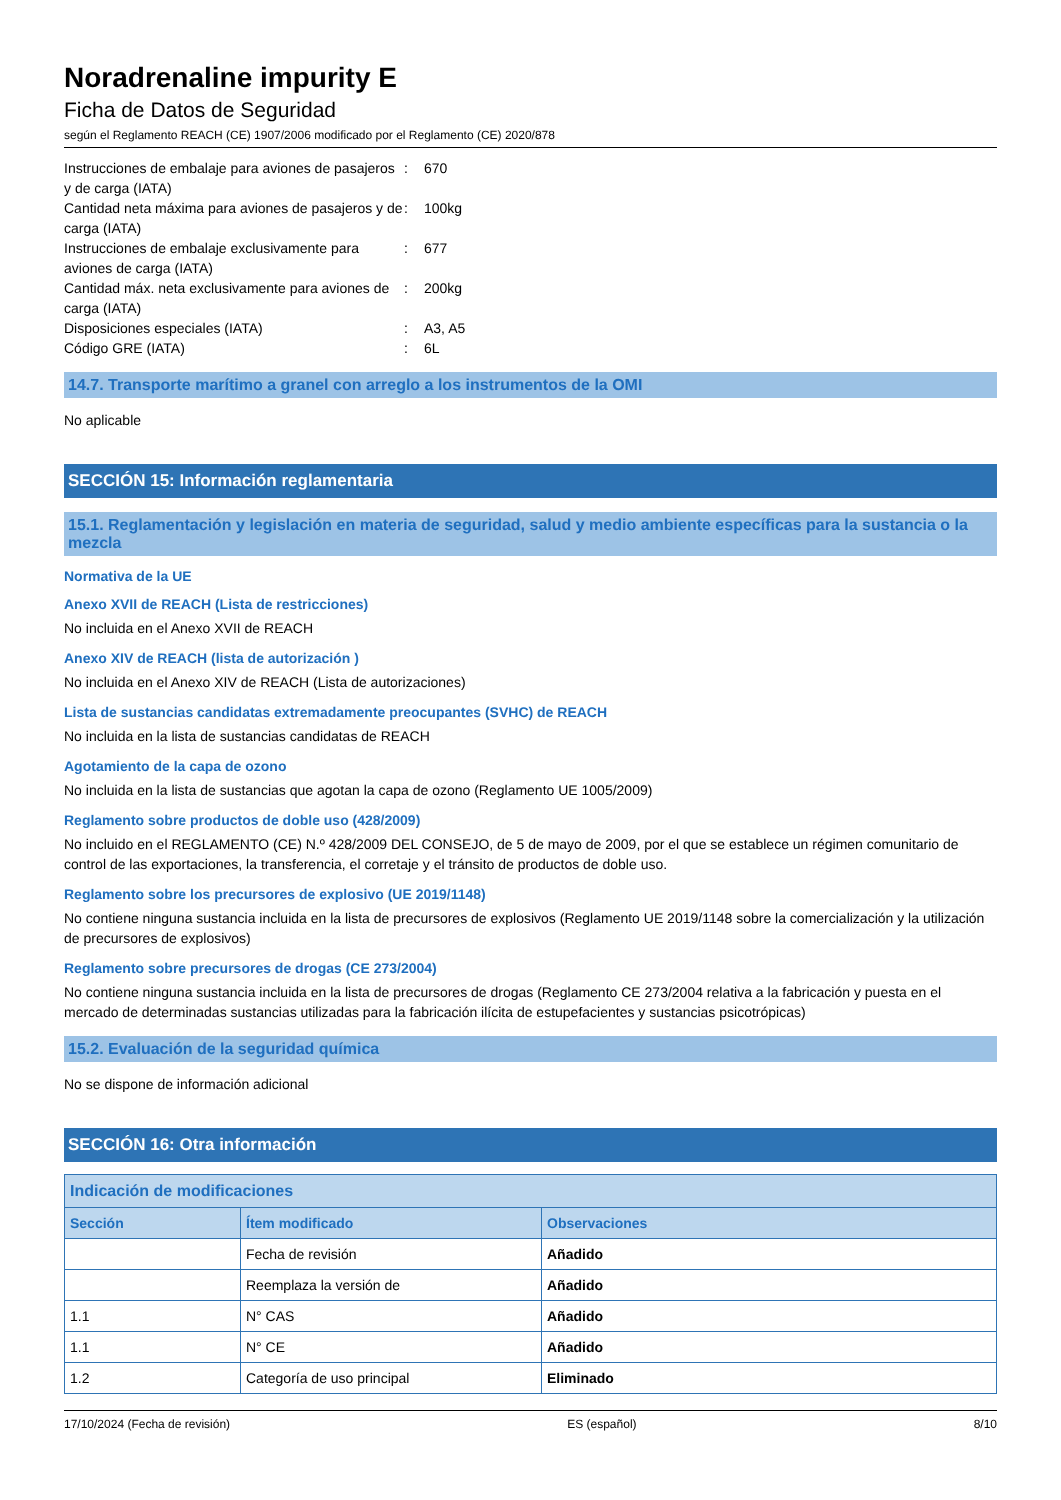Noradrenaline impurity E
Ficha de Datos de Seguridad
según el Reglamento REACH (CE) 1907/2006 modificado por el Reglamento (CE) 2020/878
Instrucciones de embalaje para aviones de pasajeros y de carga (IATA)
: 670
Cantidad neta máxima para aviones de pasajeros y de carga (IATA)
: 100kg
Instrucciones de embalaje exclusivamente para aviones de carga (IATA)
: 677
Cantidad máx. neta exclusivamente para aviones de carga (IATA)
: 200kg
Disposiciones especiales (IATA) : A3, A5
Código GRE (IATA) : 6L
14.7. Transporte marítimo a granel con arreglo a los instrumentos de la OMI
No aplicable
SECCIÓN 15: Información reglamentaria
15.1. Reglamentación y legislación en materia de seguridad, salud y medio ambiente específicas para la sustancia o la mezcla
Normativa de la UE
Anexo XVII de REACH (Lista de restricciones)
No incluida en el Anexo XVII de REACH
Anexo XIV de REACH (lista de autorización )
No incluida en el Anexo XIV de REACH (Lista de autorizaciones)
Lista de sustancias candidatas extremadamente preocupantes (SVHC) de REACH
No incluida en la lista de sustancias candidatas de REACH
Agotamiento de la capa de ozono
No incluida en la lista de sustancias que agotan la capa de ozono (Reglamento UE 1005/2009)
Reglamento sobre productos de doble uso (428/2009)
No incluido en el REGLAMENTO (CE) N.º 428/2009 DEL CONSEJO, de 5 de mayo de 2009, por el que se establece un régimen comunitario de control de las exportaciones, la transferencia, el corretaje y el tránsito de productos de doble uso.
Reglamento sobre los precursores de explosivo (UE 2019/1148)
No contiene ninguna sustancia incluida en la lista de precursores de explosivos (Reglamento UE 2019/1148 sobre la comercialización y la utilización de precursores de explosivos)
Reglamento sobre precursores de drogas (CE 273/2004)
No contiene ninguna sustancia incluida en la lista de precursores de drogas (Reglamento CE 273/2004 relativa a la fabricación y puesta en el mercado de determinadas sustancias utilizadas para la fabricación ilícita de estupefacientes y sustancias psicotrópicas)
15.2. Evaluación de la seguridad química
No se dispone de información adicional
SECCIÓN 16: Otra información
| Indicación de modificaciones | | |
| --- | --- | --- |
| Sección | Ítem modificado | Observaciones |
| | Fecha de revisión | Añadido |
| | Reemplaza la versión de | Añadido |
| 1.1 | N° CAS | Añadido |
| 1.1 | N° CE | Añadido |
| 1.2 | Categoría de uso principal | Eliminado |
17/10/2024 (Fecha de revisión) ES (español) 8/10